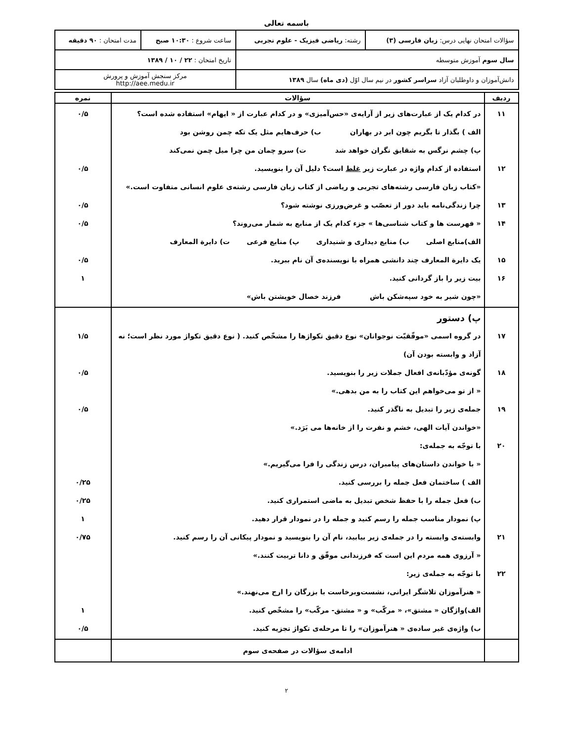باسمه تعالی
| سؤالات امتحان نهایی درس: زبان فارسی (۳) | رشته: ریاضی فیزیک - علوم تجربی | ساعت شروع : ۱۰:۳۰ صبح | مدت امتحان : ۹۰ دقیقه |
| سال سوم آموزش متوسطه | | تاریخ امتحان : ۲۲ / ۱۰ / ۱۳۸۹ | |
| دانش‌آموزان و داوطلبان آزاد سراسر کشور در نیم سال اوّل (دی ماه) سال ۱۳۸۹ | | مرکز سنجش آموزش و پرورش http://aee.medu.ir | |
| ردیف | سؤالات | نمره |
| --- | --- | --- |
| ۱۱ ۱۲ ۱۳ ۱۴ ۱۵ ۱۶ | در کدام یک از عبارت‌های زیر از آرایه‌ی «حس‌آمیزی» و در کدام عبارت از « ایهام» استفاده شده است؟ الف ) بگذار تا بگریم چون ابر در بهاران ب) حرف‌هایم مثل یک تکه چمن روشن بود پ) چشم نرگس به شقایق نگران خواهد شد ت) سرو چمان من چرا میل چمن نمی‌کند استفاده از کدام واژه در عبارت زیر غلط است؟ دلیل آن را بنویسید. «کتاب زبان فارسی رشته‌های تجربی و ریاضی از کتاب زبان فارسی رشته‌ی علوم انسانی متفاوت است.» چرا زندگی‌نامه باید دور از تعصّب و غرض‌ورزی نوشته شود؟ « فهرست ها و کتاب شناسی‌ها » جزء کدام یک از منابع به شمار می‌روند؟ الف)منابع اصلی ب) منابع دیداری و شنیداری پ) منابع فرعی ت) دایرة المعارف یک دایرة المعارف چند دانشی همراه با نویسنده‌ی آن نام ببرید. بیت زیر را باز گردانی کنید. «چون شیر به خود سپه‌شکن باش فرزند خصال خویشتن باش» | ۰/۵ ۰/۵ ۰/۵ ۰/۵ ۰/۵ ۱ |
| ۱۷ ۱۸ ۱۹ ۲۰ ۲۱ ۲۲ | پ) دستور در گروه اسمی «موفّقیّت نوجوانان» نوع دقیق تکواژها را مشخّص کنید. ( نوع دقیق تکواژ مورد نظر است؛ نه آزاد و وابسته بودن آن) گونه‌ی مؤدّبانه‌ی افعال جملات زیر را بنویسید. « از تو می‌خواهم این کتاب را به من بدهی.» جمله‌ی زیر را تبدیل به ناگذر کنید. «خواندن آیات الهی، خشم و نفرت را از خانه‌ها می بَرَد.» با توجّه به جمله‌ی: « با خواندن داستان‌های پیامبران، درس زندگی را فرا می‌گیریم.» الف ) ساختمان فعل جمله را بررسی کنید. ب) فعل جمله را با حفظ شخص تبدیل به ماضی استمراری کنید. پ) نمودار مناسب جمله را رسم کنید و جمله را در نمودار قرار دهید. وابسته‌ی وابسته را در جمله‌ی زیر بیابید، نام آن را بنویسید و نمودار پیکانی آن را رسم کنید. « آرزوی همه مردم این است که فرزندانی موفّق و دانا تربیت کنند.» با توجّه به جمله‌ی زیر: « هنرآموزان تلاشگر ایرانی، نشست‌وبرخاست با بزرگان را ارج می‌نهند.» الف)واژگان « مشتق»، « مرکّب» و « مشتق- مرکّب» را مشخّص کنید. ب) واژه‌ی غیر ساده‌ی « هنرآموزان» را تا مرحله‌ی تکواژ تجزیه کنید. | ۱/۵ ۰/۵ ۰/۵ ۰/۲۵ ۰/۲۵ ۱ ۰/۷۵ ۱ ۰/۵ |
| | ادامه‌ی سؤالات در صفحه‌ی سوم | |
۲